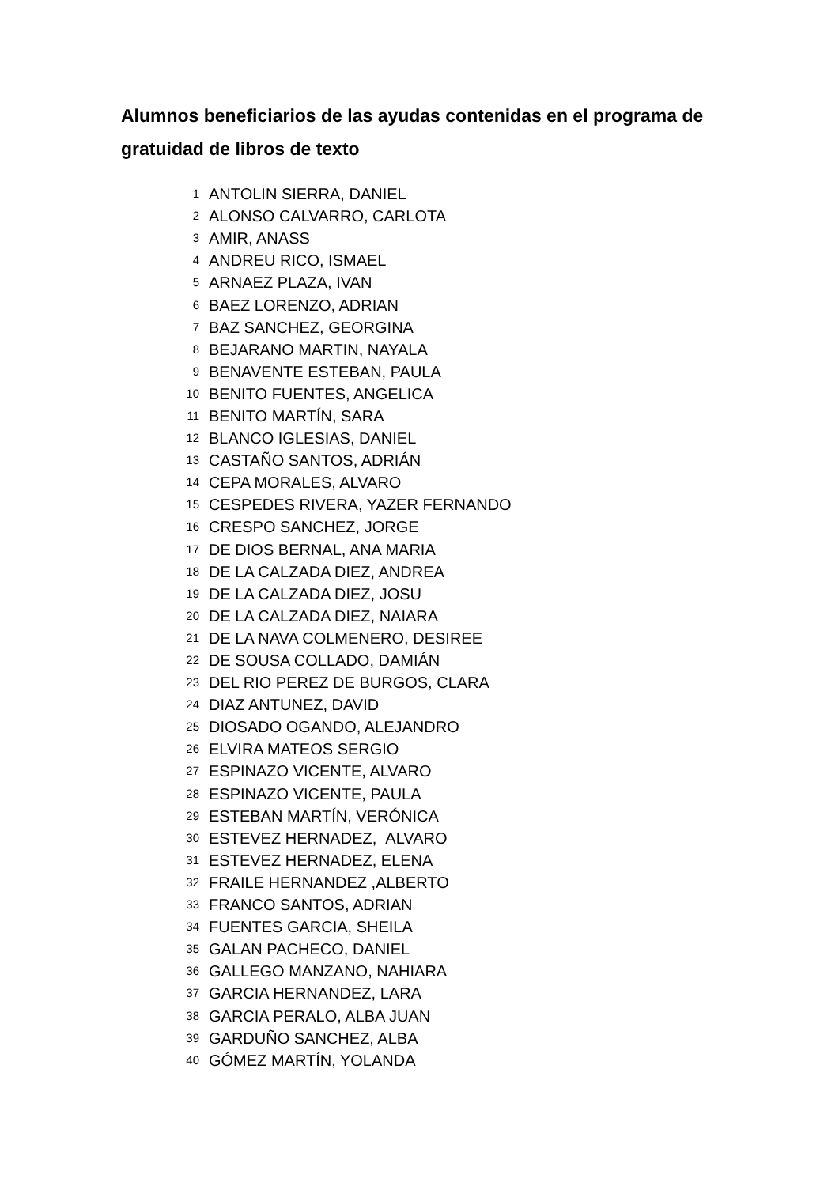Alumnos beneficiarios de las ayudas contenidas en el programa de gratuidad de libros de texto
| 1 | ANTOLIN SIERRA, DANIEL |
| 2 | ALONSO CALVARRO, CARLOTA |
| 3 | AMIR, ANASS |
| 4 | ANDREU RICO, ISMAEL |
| 5 | ARNAEZ PLAZA, IVAN |
| 6 | BAEZ LORENZO, ADRIAN |
| 7 | BAZ SANCHEZ, GEORGINA |
| 8 | BEJARANO MARTIN, NAYALA |
| 9 | BENAVENTE ESTEBAN, PAULA |
| 10 | BENITO FUENTES, ANGELICA |
| 11 | BENITO MARTÍN, SARA |
| 12 | BLANCO IGLESIAS, DANIEL |
| 13 | CASTAÑO SANTOS, ADRIÁN |
| 14 | CEPA MORALES, ALVARO |
| 15 | CESPEDES RIVERA, YAZER FERNANDO |
| 16 | CRESPO SANCHEZ, JORGE |
| 17 | DE DIOS BERNAL, ANA MARIA |
| 18 | DE LA CALZADA DIEZ, ANDREA |
| 19 | DE LA CALZADA DIEZ, JOSU |
| 20 | DE LA CALZADA DIEZ, NAIARA |
| 21 | DE LA NAVA COLMENERO, DESIREE |
| 22 | DE SOUSA COLLADO, DAMIÁN |
| 23 | DEL RIO PEREZ DE BURGOS, CLARA |
| 24 | DIAZ ANTUNEZ, DAVID |
| 25 | DIOSADO OGANDO, ALEJANDRO |
| 26 | ELVIRA MATEOS SERGIO |
| 27 | ESPINAZO VICENTE, ALVARO |
| 28 | ESPINAZO VICENTE, PAULA |
| 29 | ESTEBAN MARTÍN, VERÓNICA |
| 30 | ESTEVEZ HERNADEZ, ALVARO |
| 31 | ESTEVEZ HERNADEZ, ELENA |
| 32 | FRAILE HERNANDEZ ,ALBERTO |
| 33 | FRANCO SANTOS, ADRIAN |
| 34 | FUENTES GARCIA, SHEILA |
| 35 | GALAN PACHECO, DANIEL |
| 36 | GALLEGO MANZANO, NAHIARA |
| 37 | GARCIA HERNANDEZ, LARA |
| 38 | GARCIA PERALO, ALBA JUAN |
| 39 | GARDUÑO SANCHEZ, ALBA |
| 40 | GÓMEZ MARTÍN, YOLANDA |